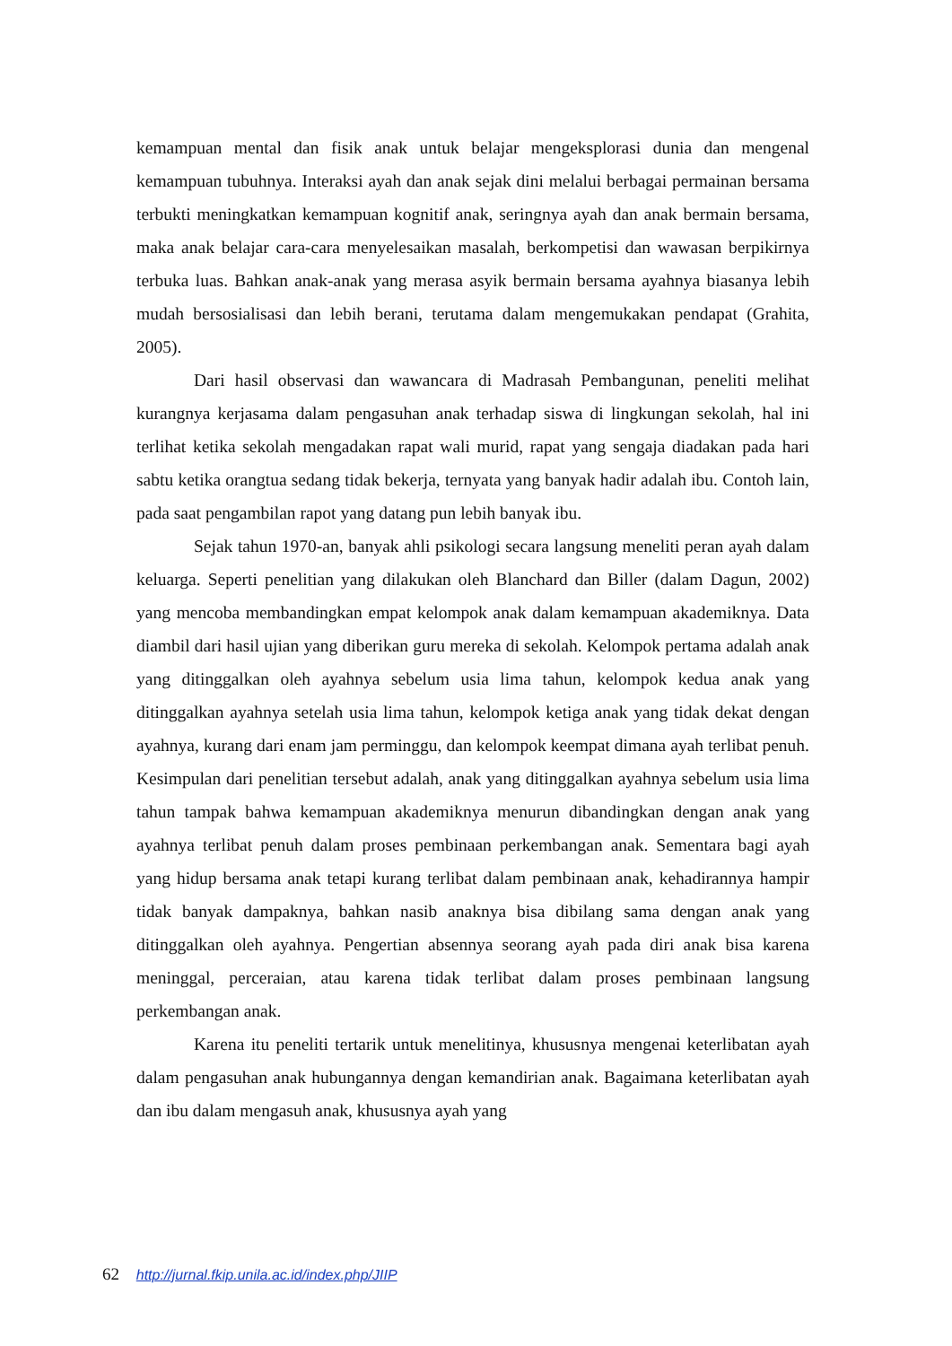kemampuan mental dan fisik anak untuk belajar mengeksplorasi dunia dan mengenal kemampuan tubuhnya. Interaksi ayah dan anak sejak dini melalui berbagai permainan bersama terbukti meningkatkan kemampuan kognitif anak, seringnya ayah dan anak bermain bersama, maka anak belajar cara-cara menyelesaikan masalah, berkompetisi dan wawasan berpikirnya terbuka luas. Bahkan anak-anak yang merasa asyik bermain bersama ayahnya biasanya lebih mudah bersosialisasi dan lebih berani, terutama dalam mengemukakan pendapat (Grahita, 2005).
Dari hasil observasi dan wawancara di Madrasah Pembangunan, peneliti melihat kurangnya kerjasama dalam pengasuhan anak terhadap siswa di lingkungan sekolah, hal ini terlihat ketika sekolah mengadakan rapat wali murid, rapat yang sengaja diadakan pada hari sabtu ketika orangtua sedang tidak bekerja, ternyata yang banyak hadir adalah ibu. Contoh lain, pada saat pengambilan rapot yang datang pun lebih banyak ibu.
Sejak tahun 1970-an, banyak ahli psikologi secara langsung meneliti peran ayah dalam keluarga. Seperti penelitian yang dilakukan oleh Blanchard dan Biller (dalam Dagun, 2002) yang mencoba membandingkan empat kelompok anak dalam kemampuan akademiknya. Data diambil dari hasil ujian yang diberikan guru mereka di sekolah. Kelompok pertama adalah anak yang ditinggalkan oleh ayahnya sebelum usia lima tahun, kelompok kedua anak yang ditinggalkan ayahnya setelah usia lima tahun, kelompok ketiga anak yang tidak dekat dengan ayahnya, kurang dari enam jam perminggu, dan kelompok keempat dimana ayah terlibat penuh. Kesimpulan dari penelitian tersebut adalah, anak yang ditinggalkan ayahnya sebelum usia lima tahun tampak bahwa kemampuan akademiknya menurun dibandingkan dengan anak yang ayahnya terlibat penuh dalam proses pembinaan perkembangan anak. Sementara bagi ayah yang hidup bersama anak tetapi kurang terlibat dalam pembinaan anak, kehadirannya hampir tidak banyak dampaknya, bahkan nasib anaknya bisa dibilang sama dengan anak yang ditinggalkan oleh ayahnya. Pengertian absennya seorang ayah pada diri anak bisa karena meninggal, perceraian, atau karena tidak terlibat dalam proses pembinaan langsung perkembangan anak.
Karena itu peneliti tertarik untuk menelitinya, khususnya mengenai keterlibatan ayah dalam pengasuhan anak hubungannya dengan kemandirian anak. Bagaimana keterlibatan ayah dan ibu dalam mengasuh anak, khususnya ayah yang
62 http://jurnal.fkip.unila.ac.id/index.php/JIIP